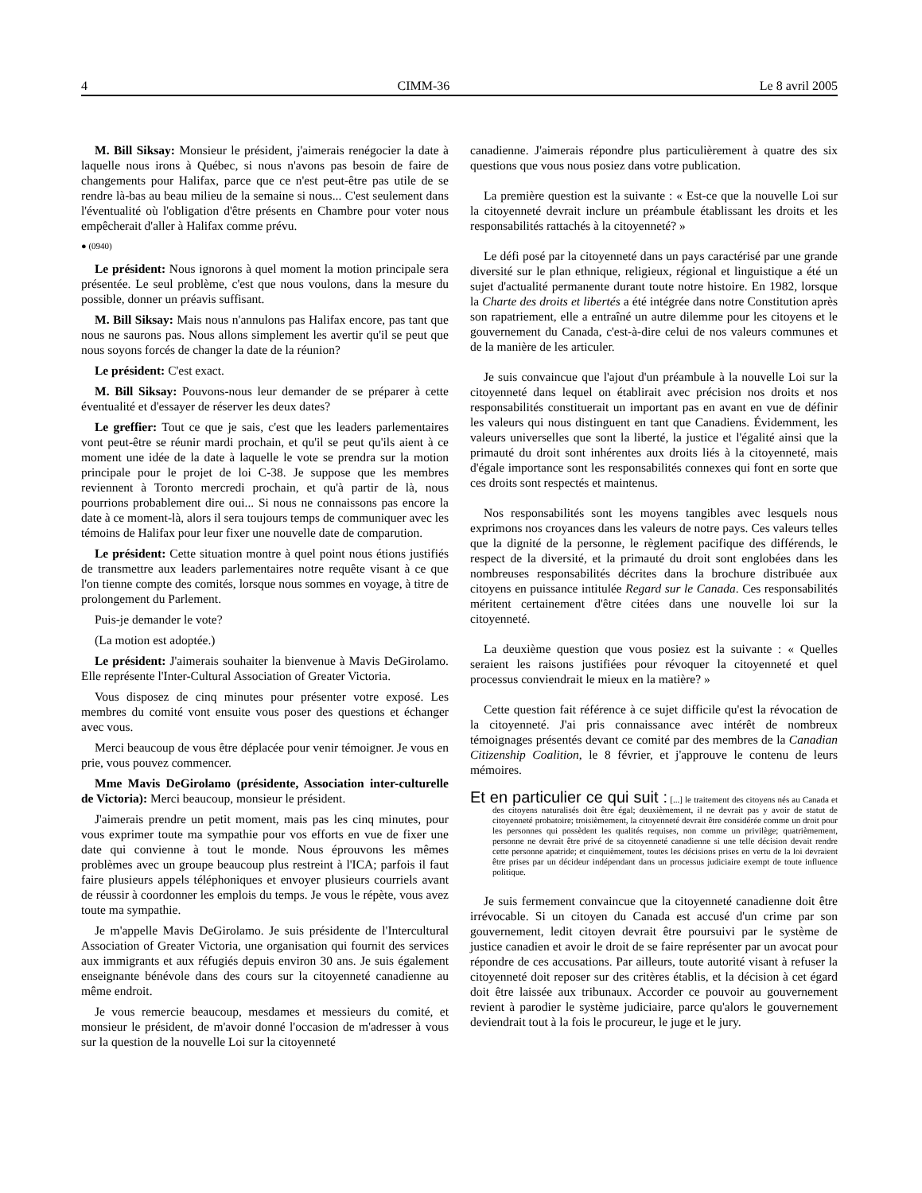4 CIMM-36 Le 8 avril 2005
M. Bill Siksay: Monsieur le président, j'aimerais renégocier la date à laquelle nous irons à Québec, si nous n'avons pas besoin de faire de changements pour Halifax, parce que ce n'est peut-être pas utile de se rendre là-bas au beau milieu de la semaine si nous... C'est seulement dans l'éventualité où l'obligation d'être présents en Chambre pour voter nous empêcherait d'aller à Halifax comme prévu.
● (0940)
Le président: Nous ignorons à quel moment la motion principale sera présentée. Le seul problème, c'est que nous voulons, dans la mesure du possible, donner un préavis suffisant.
M. Bill Siksay: Mais nous n'annulons pas Halifax encore, pas tant que nous ne saurons pas. Nous allons simplement les avertir qu'il se peut que nous soyons forcés de changer la date de la réunion?
Le président: C'est exact.
M. Bill Siksay: Pouvons-nous leur demander de se préparer à cette éventualité et d'essayer de réserver les deux dates?
Le greffier: Tout ce que je sais, c'est que les leaders parlementaires vont peut-être se réunir mardi prochain, et qu'il se peut qu'ils aient à ce moment une idée de la date à laquelle le vote se prendra sur la motion principale pour le projet de loi C-38. Je suppose que les membres reviennent à Toronto mercredi prochain, et qu'à partir de là, nous pourrions probablement dire oui... Si nous ne connaissons pas encore la date à ce moment-là, alors il sera toujours temps de communiquer avec les témoins de Halifax pour leur fixer une nouvelle date de comparution.
Le président: Cette situation montre à quel point nous étions justifiés de transmettre aux leaders parlementaires notre requête visant à ce que l'on tienne compte des comités, lorsque nous sommes en voyage, à titre de prolongement du Parlement.
Puis-je demander le vote?
(La motion est adoptée.)
Le président: J'aimerais souhaiter la bienvenue à Mavis DeGirolamo. Elle représente l'Inter-Cultural Association of Greater Victoria.
Vous disposez de cinq minutes pour présenter votre exposé. Les membres du comité vont ensuite vous poser des questions et échanger avec vous.
Merci beaucoup de vous être déplacée pour venir témoigner. Je vous en prie, vous pouvez commencer.
Mme Mavis DeGirolamo (présidente, Association inter-culturelle de Victoria): Merci beaucoup, monsieur le président.
J'aimerais prendre un petit moment, mais pas les cinq minutes, pour vous exprimer toute ma sympathie pour vos efforts en vue de fixer une date qui convienne à tout le monde. Nous éprouvons les mêmes problèmes avec un groupe beaucoup plus restreint à l'ICA; parfois il faut faire plusieurs appels téléphoniques et envoyer plusieurs courriels avant de réussir à coordonner les emplois du temps. Je vous le répète, vous avez toute ma sympathie.
Je m'appelle Mavis DeGirolamo. Je suis présidente de l'Intercultural Association of Greater Victoria, une organisation qui fournit des services aux immigrants et aux réfugiés depuis environ 30 ans. Je suis également enseignante bénévole dans des cours sur la citoyenneté canadienne au même endroit.
Je vous remercie beaucoup, mesdames et messieurs du comité, et monsieur le président, de m'avoir donné l'occasion de m'adresser à vous sur la question de la nouvelle Loi sur la citoyenneté
canadienne. J'aimerais répondre plus particulièrement à quatre des six questions que vous nous posiez dans votre publication.
La première question est la suivante : « Est-ce que la nouvelle Loi sur la citoyenneté devrait inclure un préambule établissant les droits et les responsabilités rattachés à la citoyenneté? »
Le défi posé par la citoyenneté dans un pays caractérisé par une grande diversité sur le plan ethnique, religieux, régional et linguistique a été un sujet d'actualité permanente durant toute notre histoire. En 1982, lorsque la Charte des droits et libertés a été intégrée dans notre Constitution après son rapatriement, elle a entraîné un autre dilemme pour les citoyens et le gouvernement du Canada, c'est-à-dire celui de nos valeurs communes et de la manière de les articuler.
Je suis convaincue que l'ajout d'un préambule à la nouvelle Loi sur la citoyenneté dans lequel on établirait avec précision nos droits et nos responsabilités constituerait un important pas en avant en vue de définir les valeurs qui nous distinguent en tant que Canadiens. Évidemment, les valeurs universelles que sont la liberté, la justice et l'égalité ainsi que la primauté du droit sont inhérentes aux droits liés à la citoyenneté, mais d'égale importance sont les responsabilités connexes qui font en sorte que ces droits sont respectés et maintenus.
Nos responsabilités sont les moyens tangibles avec lesquels nous exprimons nos croyances dans les valeurs de notre pays. Ces valeurs telles que la dignité de la personne, le règlement pacifique des différends, le respect de la diversité, et la primauté du droit sont englobées dans les nombreuses responsabilités décrites dans la brochure distribuée aux citoyens en puissance intitulée Regard sur le Canada. Ces responsabilités méritent certainement d'être citées dans une nouvelle loi sur la citoyenneté.
La deuxième question que vous posiez est la suivante : « Quelles seraient les raisons justifiées pour révoquer la citoyenneté et quel processus conviendrait le mieux en la matière? »
Cette question fait référence à ce sujet difficile qu'est la révocation de la citoyenneté. J'ai pris connaissance avec intérêt de nombreux témoignages présentés devant ce comité par des membres de la Canadian Citizenship Coalition, le 8 février, et j'approuve le contenu de leurs mémoires.
Et en particulier ce qui suit : [...] le traitement des citoyens nés au Canada et des citoyens naturalisés doit être égal; deuxièmement, il ne devrait pas y avoir de statut de citoyenneté probatoire; troisièmement, la citoyenneté devrait être considérée comme un droit pour les personnes qui possèdent les qualités requises, non comme un privilège; quatrièmement, personne ne devrait être privé de sa citoyenneté canadienne si une telle décision devait rendre cette personne apatride; et cinquièmement, toutes les décisions prises en vertu de la loi devraient être prises par un décideur indépendant dans un processus judiciaire exempt de toute influence politique.
Je suis fermement convaincue que la citoyenneté canadienne doit être irrévocable. Si un citoyen du Canada est accusé d'un crime par son gouvernement, ledit citoyen devrait être poursuivi par le système de justice canadien et avoir le droit de se faire représenter par un avocat pour répondre de ces accusations. Par ailleurs, toute autorité visant à refuser la citoyenneté doit reposer sur des critères établis, et la décision à cet égard doit être laissée aux tribunaux. Accorder ce pouvoir au gouvernement revient à parodier le système judiciaire, parce qu'alors le gouvernement deviendrait tout à la fois le procureur, le juge et le jury.